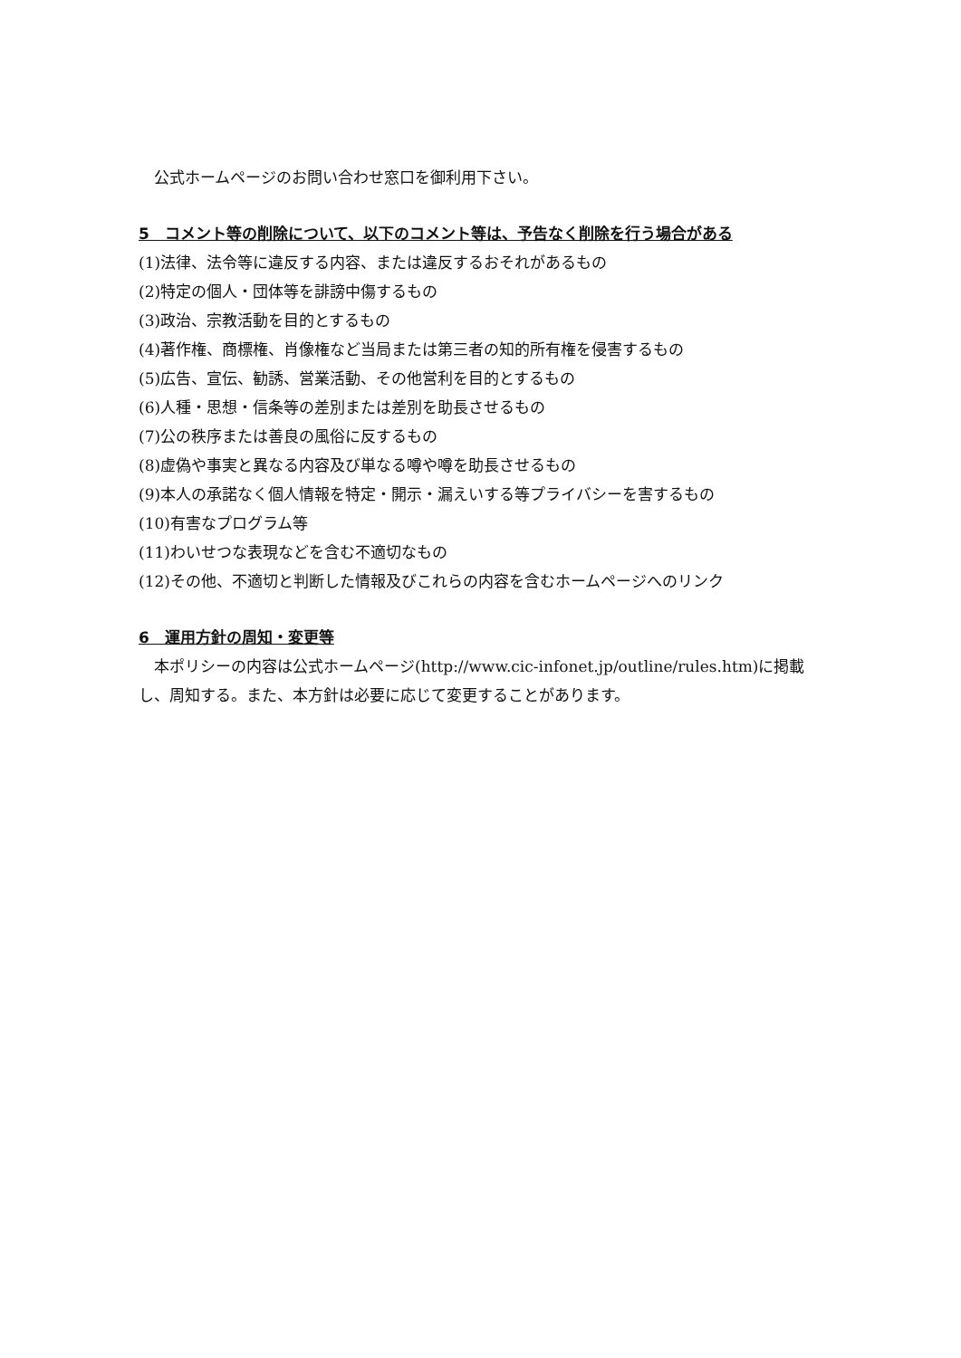公式ホームページのお問い合わせ窓口を御利用下さい。
5　コメント等の削除について、以下のコメント等は、予告なく削除を行う場合がある
(1)法律、法令等に違反する内容、または違反するおそれがあるもの
(2)特定の個人・団体等を誹謗中傷するもの
(3)政治、宗教活動を目的とするもの
(4)著作権、商標権、肖像権など当局または第三者の知的所有権を侵害するもの
(5)広告、宣伝、勧誘、営業活動、その他営利を目的とするもの
(6)人種・思想・信条等の差別または差別を助長させるもの
(7)公の秩序または善良の風俗に反するもの
(8)虚偽や事実と異なる内容及び単なる噂や噂を助長させるもの
(9)本人の承諾なく個人情報を特定・開示・漏えいする等プライバシーを害するもの
(10)有害なプログラム等
(11)わいせつな表現などを含む不適切なもの
(12)その他、不適切と判断した情報及びこれらの内容を含むホームページへのリンク
6　運用方針の周知・変更等
　本ポリシーの内容は公式ホームページ(http://www.cic-infonet.jp/outline/rules.htm)に掲載し、周知する。また、本方針は必要に応じて変更することがあります。